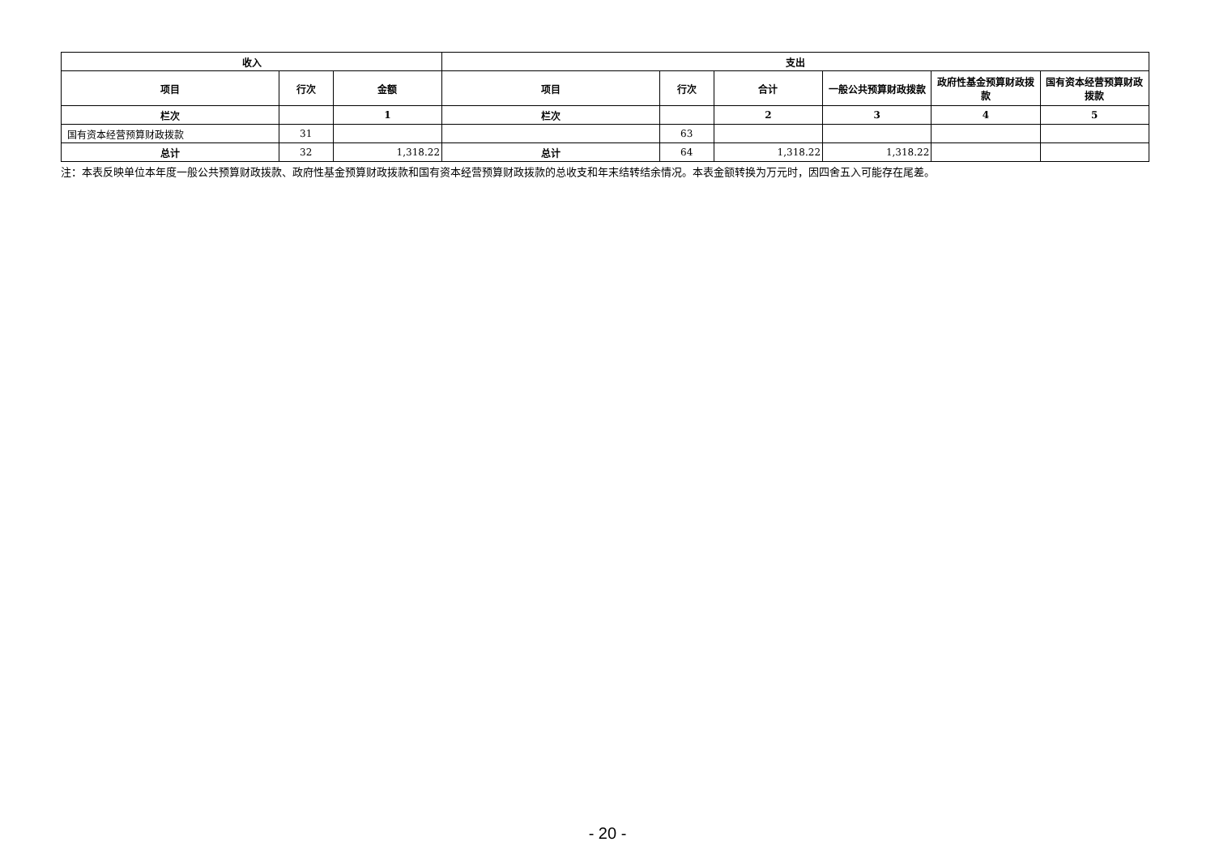| 收入 | | | 支出 | | | | | |
| --- | --- | --- | --- | --- | --- | --- | --- | --- |
| 项目 | 行次 | 金额 | 项目 | 行次 | 合计 | 一般公共预算财政拨款 | 政府性基金预算财政拨款 | 国有资本经营预算财政拨款 |
| 栏次 | | 1 | 栏次 | | 2 | 3 | 4 | 5 |
| 国有资本经营预算财政拨款 | 31 | | | 63 | | | | |
| 总计 | 32 | 1,318.22 | 总计 | 64 | 1,318.22 | 1,318.22 | | |
注：本表反映单位本年度一般公共预算财政拨款、政府性基金预算财政拨款和国有资本经营预算财政拨款的总收支和年末结转结余情况。本表金额转换为万元时，因四舍五入可能存在尾差。
- 20 -